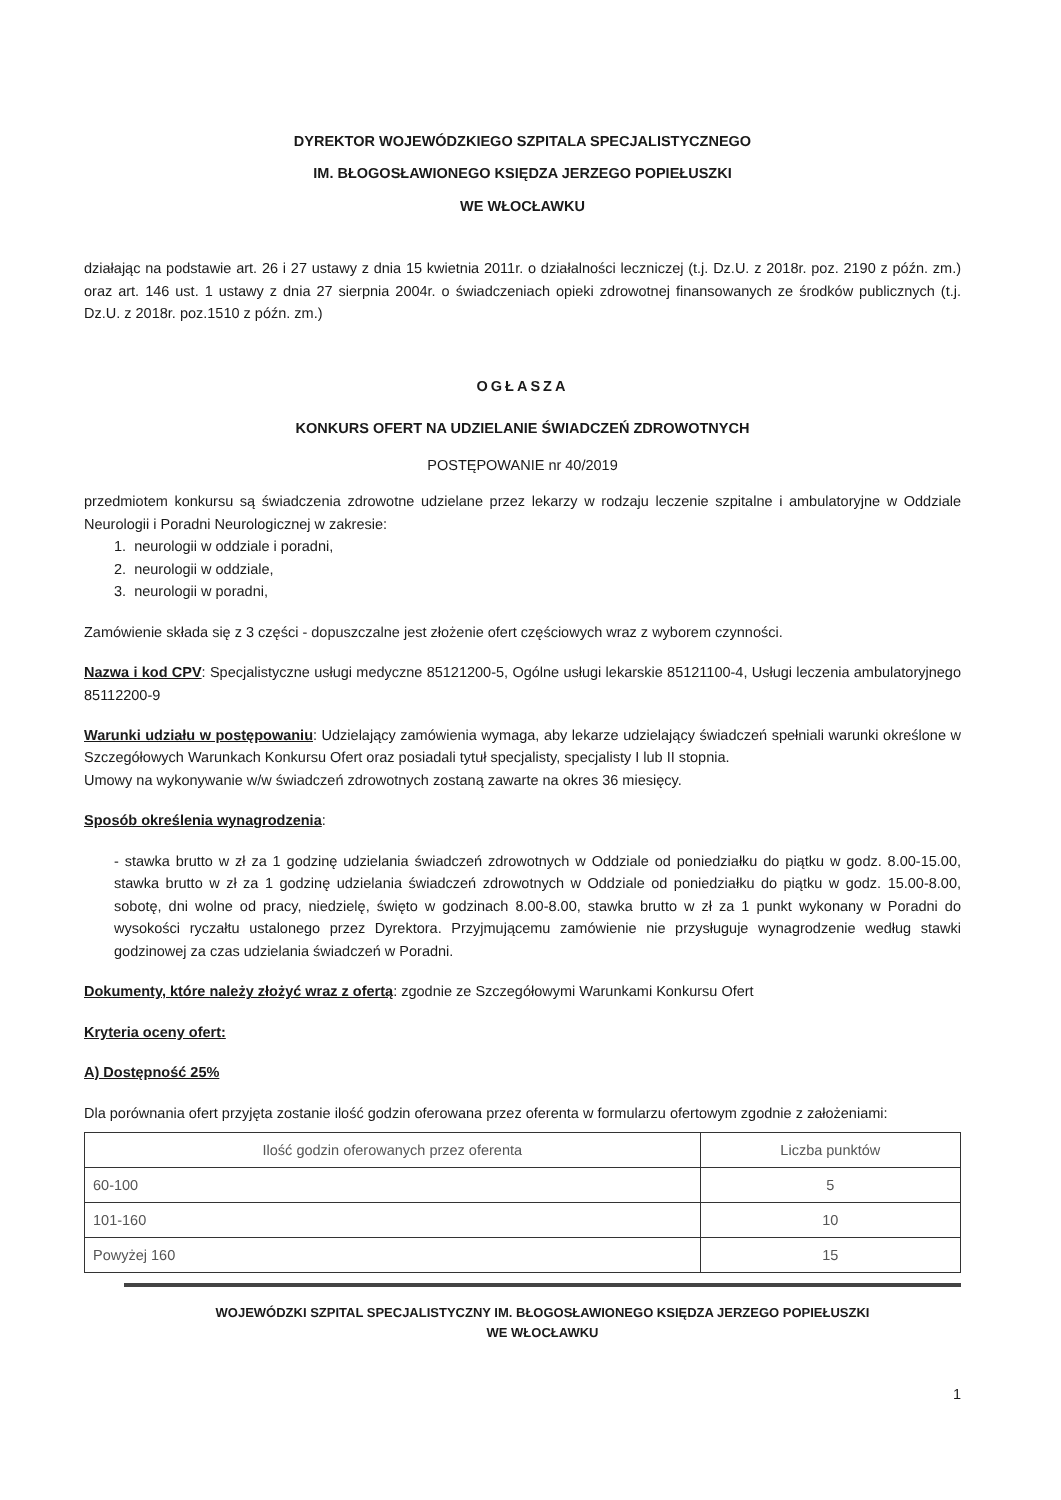DYREKTOR WOJEWÓDZKIEGO SZPITALA SPECJALISTYCZNEGO
IM. BŁOGOSŁAWIONEGO KSIĘDZA JERZEGO POPIEŁUSZKI
WE WŁOCŁAWKU
działając na podstawie art. 26 i 27 ustawy z dnia 15 kwietnia 2011r. o działalności leczniczej (t.j. Dz.U. z 2018r. poz. 2190 z późn. zm.) oraz art. 146 ust. 1 ustawy z dnia 27 sierpnia 2004r. o świadczeniach opieki zdrowotnej finansowanych ze środków publicznych (t.j. Dz.U. z 2018r. poz.1510 z późn. zm.)
OGŁASZA
KONKURS OFERT NA UDZIELANIE ŚWIADCZEŃ ZDROWOTNYCH
POSTĘPOWANIE nr 40/2019
przedmiotem konkursu są świadczenia zdrowotne udzielane przez lekarzy w rodzaju leczenie szpitalne i ambulatoryjne w Oddziale Neurologii i Poradni Neurologicznej w zakresie:
1. neurologii w oddziale i poradni,
2. neurologii w oddziale,
3. neurologii w poradni,
Zamówienie składa się z 3 części - dopuszczalne jest złożenie ofert częściowych wraz z wyborem czynności.
Nazwa i kod CPV: Specjalistyczne usługi medyczne 85121200-5, Ogólne usługi lekarskie 85121100-4, Usługi leczenia ambulatoryjnego 85112200-9
Warunki udziału w postępowaniu: Udzielający zamówienia wymaga, aby lekarze udzielający świadczeń spełniali warunki określone w Szczegółowych Warunkach Konkursu Ofert oraz posiadali tytuł specjalisty, specjalisty I lub II stopnia.
Umowy na wykonywanie w/w świadczeń zdrowotnych zostaną zawarte na okres 36 miesięcy.
Sposób określenia wynagrodzenia:
- stawka brutto w zł za 1 godzinę udzielania świadczeń zdrowotnych w Oddziale od poniedziałku do piątku w godz. 8.00-15.00, stawka brutto w zł za 1 godzinę udzielania świadczeń zdrowotnych w Oddziale od poniedziałku do piątku w godz. 15.00-8.00, sobotę, dni wolne od pracy, niedzielę, święto w godzinach 8.00-8.00, stawka brutto w zł za 1 punkt wykonany w Poradni do wysokości ryczałtu ustalonego przez Dyrektora. Przyjmującemu zamówienie nie przysługuje wynagrodzenie według stawki godzinowej za czas udzielania świadczeń w Poradni.
Dokumenty, które należy złożyć wraz z ofertą: zgodnie ze Szczegółowymi Warunkami Konkursu Ofert
Kryteria oceny ofert:
A) Dostępność 25%
Dla porównania ofert przyjęta zostanie ilość godzin oferowana przez oferenta w formularzu ofertowym zgodnie z założeniami:
| Ilość godzin oferowanych przez oferenta | Liczba punktów |
| --- | --- |
| 60-100 | 5 |
| 101-160 | 10 |
| Powyżej 160 | 15 |
WOJEWÓDZKI SZPITAL SPECJALISTYCZNY IM. BŁOGOSŁAWIONEGO KSIĘDZA JERZEGO POPIEŁUSZKI
WE WŁOCŁAWKU
1